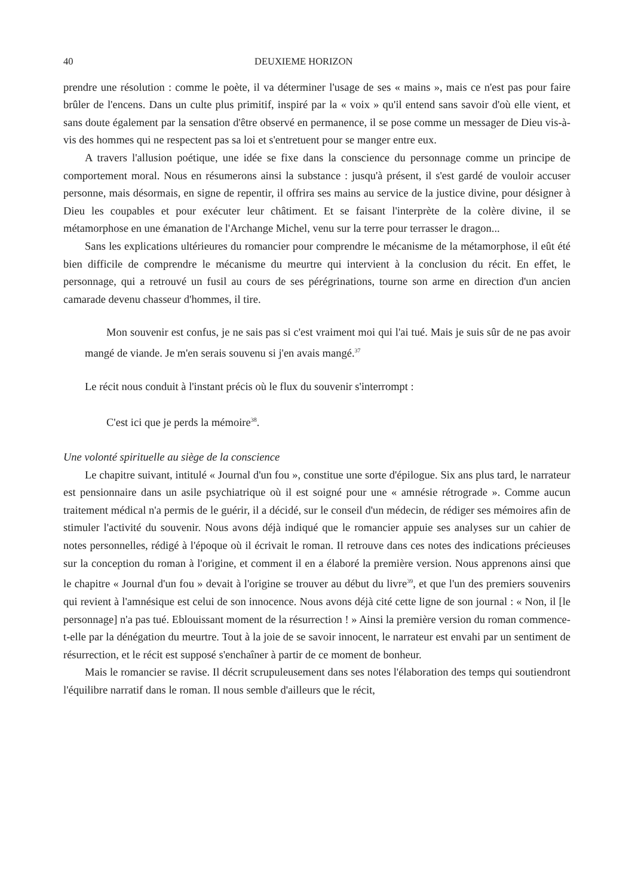40 DEUXIEME HORIZON
prendre une résolution : comme le poète, il va déterminer l'usage de ses « mains », mais ce n'est pas pour faire brûler de l'encens. Dans un culte plus primitif, inspiré par la « voix » qu'il entend sans savoir d'où elle vient, et sans doute également par la sensation d'être observé en permanence, il se pose comme un messager de Dieu vis-à-vis des hommes qui ne respectent pas sa loi et s'entretuent pour se manger entre eux.
A travers l'allusion poétique, une idée se fixe dans la conscience du personnage comme un principe de comportement moral. Nous en résumerons ainsi la substance : jusqu'à présent, il s'est gardé de vouloir accuser personne, mais désormais, en signe de repentir, il offrira ses mains au service de la justice divine, pour désigner à Dieu les coupables et pour exécuter leur châtiment. Et se faisant l'interprète de la colère divine, il se métamorphose en une émanation de l'Archange Michel, venu sur la terre pour terrasser le dragon...
Sans les explications ultérieures du romancier pour comprendre le mécanisme de la métamorphose, il eût été bien difficile de comprendre le mécanisme du meurtre qui intervient à la conclusion du récit. En effet, le personnage, qui a retrouvé un fusil au cours de ses pérégrinations, tourne son arme en direction d'un ancien camarade devenu chasseur d'hommes, il tire.
Mon souvenir est confus, je ne sais pas si c'est vraiment moi qui l'ai tué. Mais je suis sûr de ne pas avoir mangé de viande. Je m'en serais souvenu si j'en avais mangé.<sup>37</sup>
Le récit nous conduit à l'instant précis où le flux du souvenir s'interrompt :
C'est ici que je perds la mémoire<sup>38</sup>.
Une volonté spirituelle au siège de la conscience
Le chapitre suivant, intitulé « Journal d'un fou », constitue une sorte d'épilogue. Six ans plus tard, le narrateur est pensionnaire dans un asile psychiatrique où il est soigné pour une « amnésie rétrograde ». Comme aucun traitement médical n'a permis de le guérir, il a décidé, sur le conseil d'un médecin, de rédiger ses mémoires afin de stimuler l'activité du souvenir. Nous avons déjà indiqué que le romancier appuie ses analyses sur un cahier de notes personnelles, rédigé à l'époque où il écrivait le roman. Il retrouve dans ces notes des indications précieuses sur la conception du roman à l'origine, et comment il en a élaboré la première version. Nous apprenons ainsi que le chapitre « Journal d'un fou » devait à l'origine se trouver au début du livre<sup>39</sup>, et que l'un des premiers souvenirs qui revient à l'amnésique est celui de son innocence. Nous avons déjà cité cette ligne de son journal : « Non, il [le personnage] n'a pas tué. Eblouissant moment de la résurrection ! » Ainsi la première version du roman commence-t-elle par la dénégation du meurtre. Tout à la joie de se savoir innocent, le narrateur est envahi par un sentiment de résurrection, et le récit est supposé s'enchaîner à partir de ce moment de bonheur.
Mais le romancier se ravise. Il décrit scrupuleusement dans ses notes l'élaboration des temps qui soutiendront l'équilibre narratif dans le roman. Il nous semble d'ailleurs que le récit,